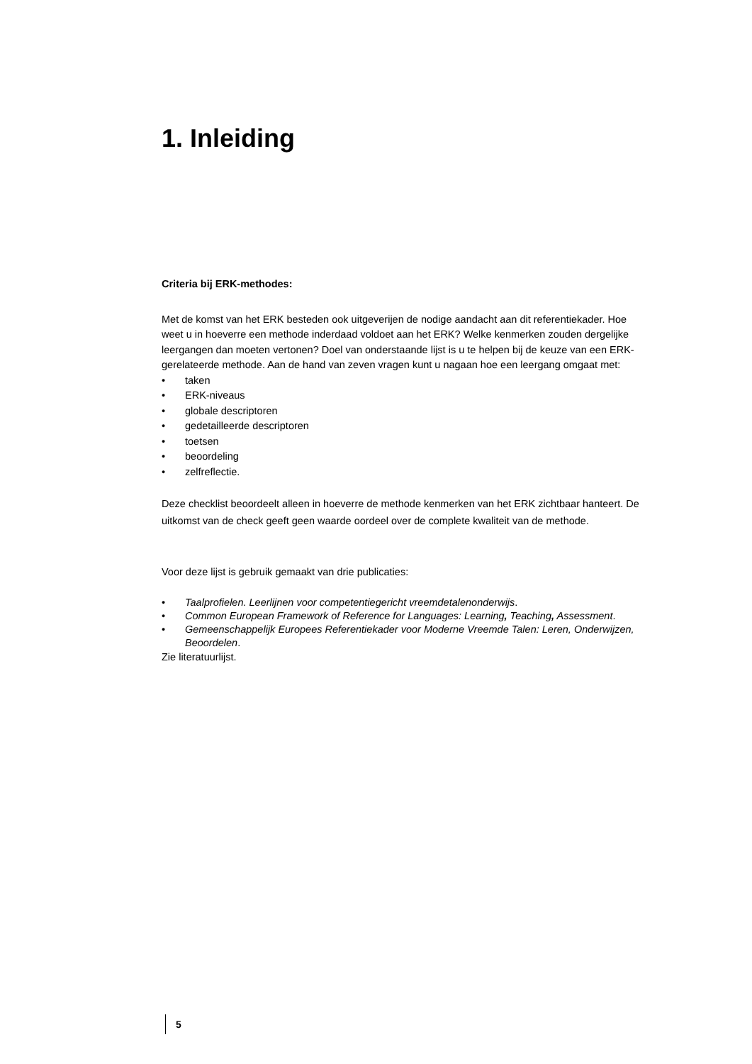1. Inleiding
Criteria bij ERK-methodes:
Met de komst van het ERK besteden ook uitgeverijen de nodige aandacht aan dit referentiekader. Hoe weet u in hoeverre een methode inderdaad voldoet aan het ERK? Welke kenmerken zouden dergelijke leergangen dan moeten vertonen? Doel van onderstaande lijst is u te helpen bij de keuze van een ERK-gerelateerde methode. Aan de hand van zeven vragen kunt u nagaan hoe een leergang omgaat met:
• taken
• ERK-niveaus
• globale descriptoren
• gedetailleerde descriptoren
• toetsen
• beoordeling
• zelfreflectie.
Deze checklist beoordeelt alleen in hoeverre de methode kenmerken van het ERK zichtbaar hanteert. De uitkomst van de check geeft geen waarde oordeel over de complete kwaliteit van de methode.
Voor deze lijst is gebruik gemaakt van drie publicaties:
• Taalprofielen. Leerlijnen voor competentiegericht vreemdetalenonderwijs.
• Common European Framework of Reference for Languages: Learning, Teaching, Assessment.
• Gemeenschappelijk Europees Referentiekader voor Moderne Vreemde Talen: Leren, Onderwijzen, Beoordelen.
Zie literatuurlijst.
5